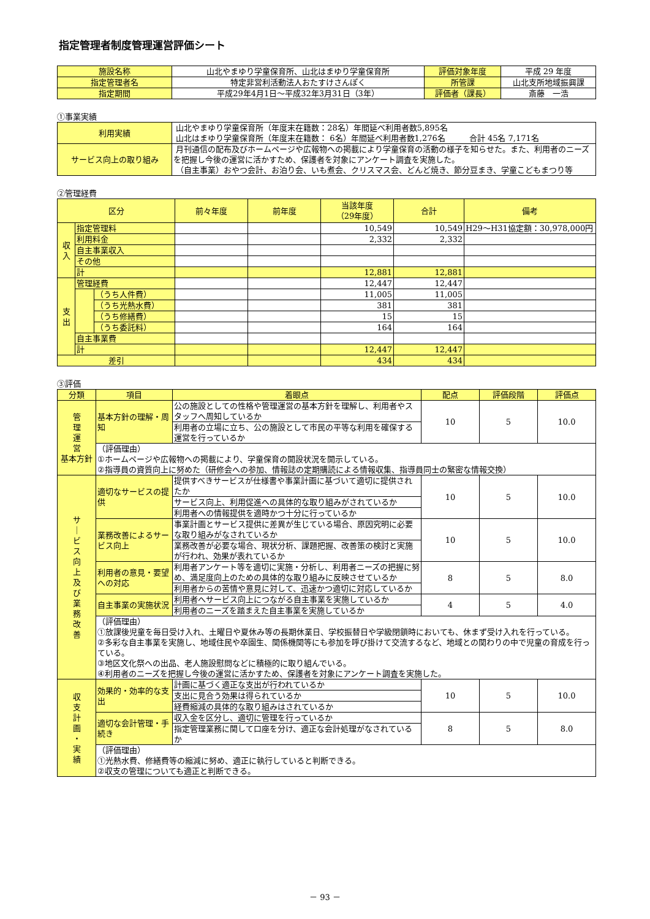指定管理者制度管理運営評価シート
| 施設名称 | 山北やまゆり学童保育所、山北はまゆり学童保育所 | 評価対象年度 | 平成 29 年度 |
| 指定管理者名 | 特定非営利活動法人おたすけさんぽく | 所管課 | 山北支所地域振興課 |
| 指定期間 | 平成29年4月1日～平成32年3月31日（3年） | 評価者（課長） | 斎藤 一浩 |
①事業実績
| 利用実績 | 山北やまゆり学童保育所（年度末在籍数：28名）年間延べ利用者数5,895名 山北はまゆり学童保育所（年度末在籍数： 6名）年間延べ利用者数1,276名 合計 45名 7,171名 |
| サービス向上の取り組み | 月刊通信の配布及びホームページや広報物への掲載により学童保育の活動の様子を知らせた。また、利用者のニーズを把握し今後の運営に活かすため、保護者を対象にアンケート調査を実施した。 （自主事業）おやつ会計、お泊り会、いも煮会、クリスマス会、どんど焼き、節分豆まき、学童こどもまつり等 |
②管理経費
| 区分 | | | 前々年度 | 前年度 | 当該年度 （29年度） | 合計 | 備考 |
| 収 入 | 指定管理料 | | | | 10,549 | 10,549 | H29～H31協定額：30,978,000円 |
| | 利用料金 | | | | 2,332 | 2,332 | |
| | 自主事業収入 | | | | | | |
| | その他 | | | | | | |
| | 計 | | | | 12,881 | 12,881 | |
| 支 出 | 管理経費 | | | | 12,447 | 12,447 | |
| | | （うち人件費） | | | 11,005 | 11,005 | |
| | | （うち光熱水費） | | | 381 | 381 | |
| | | （うち修繕費） | | | 15 | 15 | |
| | | （うち委託料） | | | 164 | 164 | |
| | 自主事業費 | | | | | | |
| | 計 | | | | 12,447 | 12,447 | |
| 差引 | | | | | 434 | 434 | |
③評価
| 分類 | 項目 | 着眼点 | 配点 | 評価段階 | 評価点 |
| 管 理 運 営 基本方針 | 基本方針の理解・周知 | 公の施設としての性格や管理運営の基本方針を理解し、利用者やスタッフへ周知しているか | 10 | 5 | 10.0 |
| | | 利用者の立場に立ち、公の施設として市民の平等な利用を確保する運営を行っているか | | | |
| | （評価理由） ①ホームページや広報物への掲載により、学童保育の開設状況を開示している。 ②指導員の資質向上に努めた（研修会への参加、情報誌の定期購読による情報収集、指導員同士の緊密な情報交換） | | | | |
| サ ｜ ビ ス 向 上 及 び 業 務 改 善 | 適切なサービスの提供 | 提供すべきサービスが仕様書や事業計画に基づいて適切に提供されたか | 10 | 5 | 10.0 |
| | | サービス向上、利用促進への具体的な取り組みがされているか | | | |
| | | 利用者への情報提供を適時かつ十分に行っているか | | | |
| | 業務改善によるサービス向上 | 事業計画とサービス提供に差異が生じている場合、原因究明に必要な取り組みがなされているか | 10 | 5 | 10.0 |
| | | 業務改善が必要な場合、現状分析、課題把握、改善策の検討と実施が行われ、効果が表れているか | | | |
| | 利用者の意見・要望への対応 | 利用者アンケート等を適切に実施・分析し、利用者ニーズの把握に努め、満足度向上のための具体的な取り組みに反映させているか | 8 | 5 | 8.0 |
| | | 利用者からの苦情や意見に対して、迅速かつ適切に対応しているか | | | |
| | 自主事業の実施状況 | 利用者へサービス向上につながる自主事業を実施しているか | 4 | 5 | 4.0 |
| | | 利用者のニーズを踏まえた自主事業を実施しているか | | | |
| | （評価理由） ①放課後児童を毎日受け入れ、土曜日や夏休み等の長期休業日、学校振替日や学級閉鎖時においても、休まず受け入れを行っている。 ②多彩な自主事業を実施し、地域住民や卒園生、関係機関等にも参加を呼び掛けて交流するなど、地域との関わりの中で児童の育成を行っている。 ③地区文化祭への出品、老人施設慰問などに積極的に取り組んでいる。 ④利用者のニーズを把握し今後の運営に活かすため、保護者を対象にアンケート調査を実施した。 | | | | |
| 収 支 計 画 ・ 実 績 | 効果的・効率的な支出 | 計画に基づく適正な支出が行われているか | 10 | 5 | 10.0 |
| | | 支出に見合う効果は得られているか | | | |
| | | 経費縮減の具体的な取り組みはされているか | | | |
| | 適切な会計管理・手続き | 収入金を区分し、適切に管理を行っているか | 8 | 5 | 8.0 |
| | | 指定管理業務に関して口座を分け、適正な会計処理がなされているか | | | |
| | （評価理由） ①光熱水費、修繕費等の縮減に努め、適正に執行していると判断できる。 ②収支の管理についても適正と判断できる。 | | | | |
－ 93 －